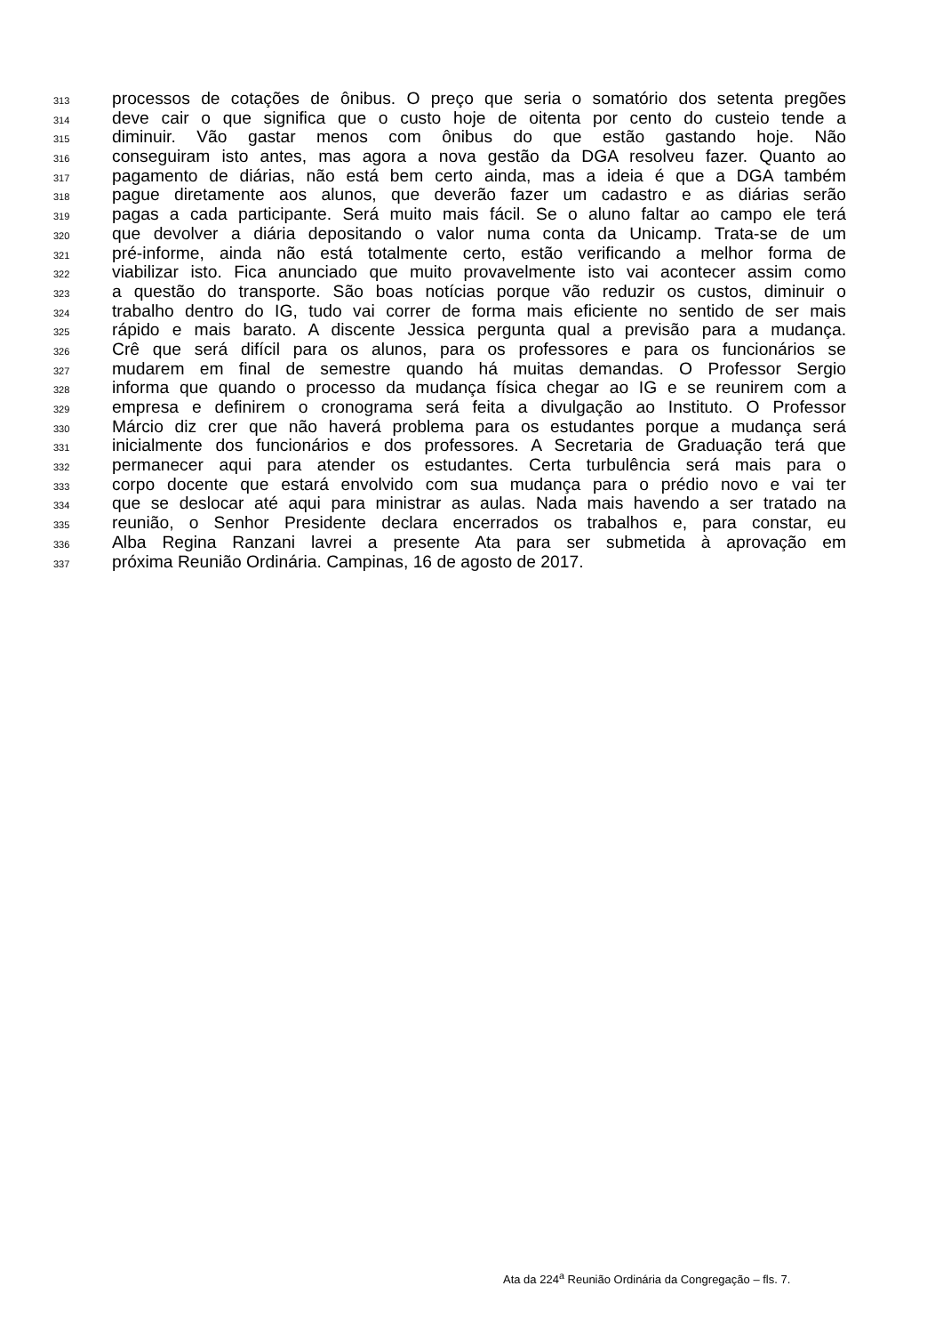313 processos de cotações de ônibus. O preço que seria o somatório dos setenta pregões
314 deve cair o que significa que o custo hoje de oitenta por cento do custeio tende a
315 diminuir. Vão gastar menos com ônibus do que estão gastando hoje. Não
316 conseguiram isto antes, mas agora a nova gestão da DGA resolveu fazer. Quanto ao
317 pagamento de diárias, não está bem certo ainda, mas a ideia é que a DGA também
318 pague diretamente aos alunos, que deverão fazer um cadastro e as diárias serão
319 pagas a cada participante. Será muito mais fácil. Se o aluno faltar ao campo ele terá
320 que devolver a diária depositando o valor numa conta da Unicamp. Trata-se de um
321 pré-informe, ainda não está totalmente certo, estão verificando a melhor forma de
322 viabilizar isto. Fica anunciado que muito provavelmente isto vai acontecer assim como
323 a questão do transporte. São boas notícias porque vão reduzir os custos, diminuir o
324 trabalho dentro do IG, tudo vai correr de forma mais eficiente no sentido de ser mais
325 rápido e mais barato. A discente Jessica pergunta qual a previsão para a mudança.
326 Crê que será difícil para os alunos, para os professores e para os funcionários se
327 mudarem em final de semestre quando há muitas demandas. O Professor Sergio
328 informa que quando o processo da mudança física chegar ao IG e se reunirem com a
329 empresa e definirem o cronograma será feita a divulgação ao Instituto. O Professor
330 Márcio diz crer que não haverá problema para os estudantes porque a mudança será
331 inicialmente dos funcionários e dos professores. A Secretaria de Graduação terá que
332 permanecer aqui para atender os estudantes. Certa turbulência será mais para o
333 corpo docente que estará envolvido com sua mudança para o prédio novo e vai ter
334 que se deslocar até aqui para ministrar as aulas. Nada mais havendo a ser tratado na
335 reunião, o Senhor Presidente declara encerrados os trabalhos e, para constar, eu
336 Alba Regina Ranzani lavrei a presente Ata para ser submetida à aprovação em
337 próxima Reunião Ordinária. Campinas, 16 de agosto de 2017.
Ata da 224<sup>a</sup> Reunião Ordinária da Congregação – fls. 7.